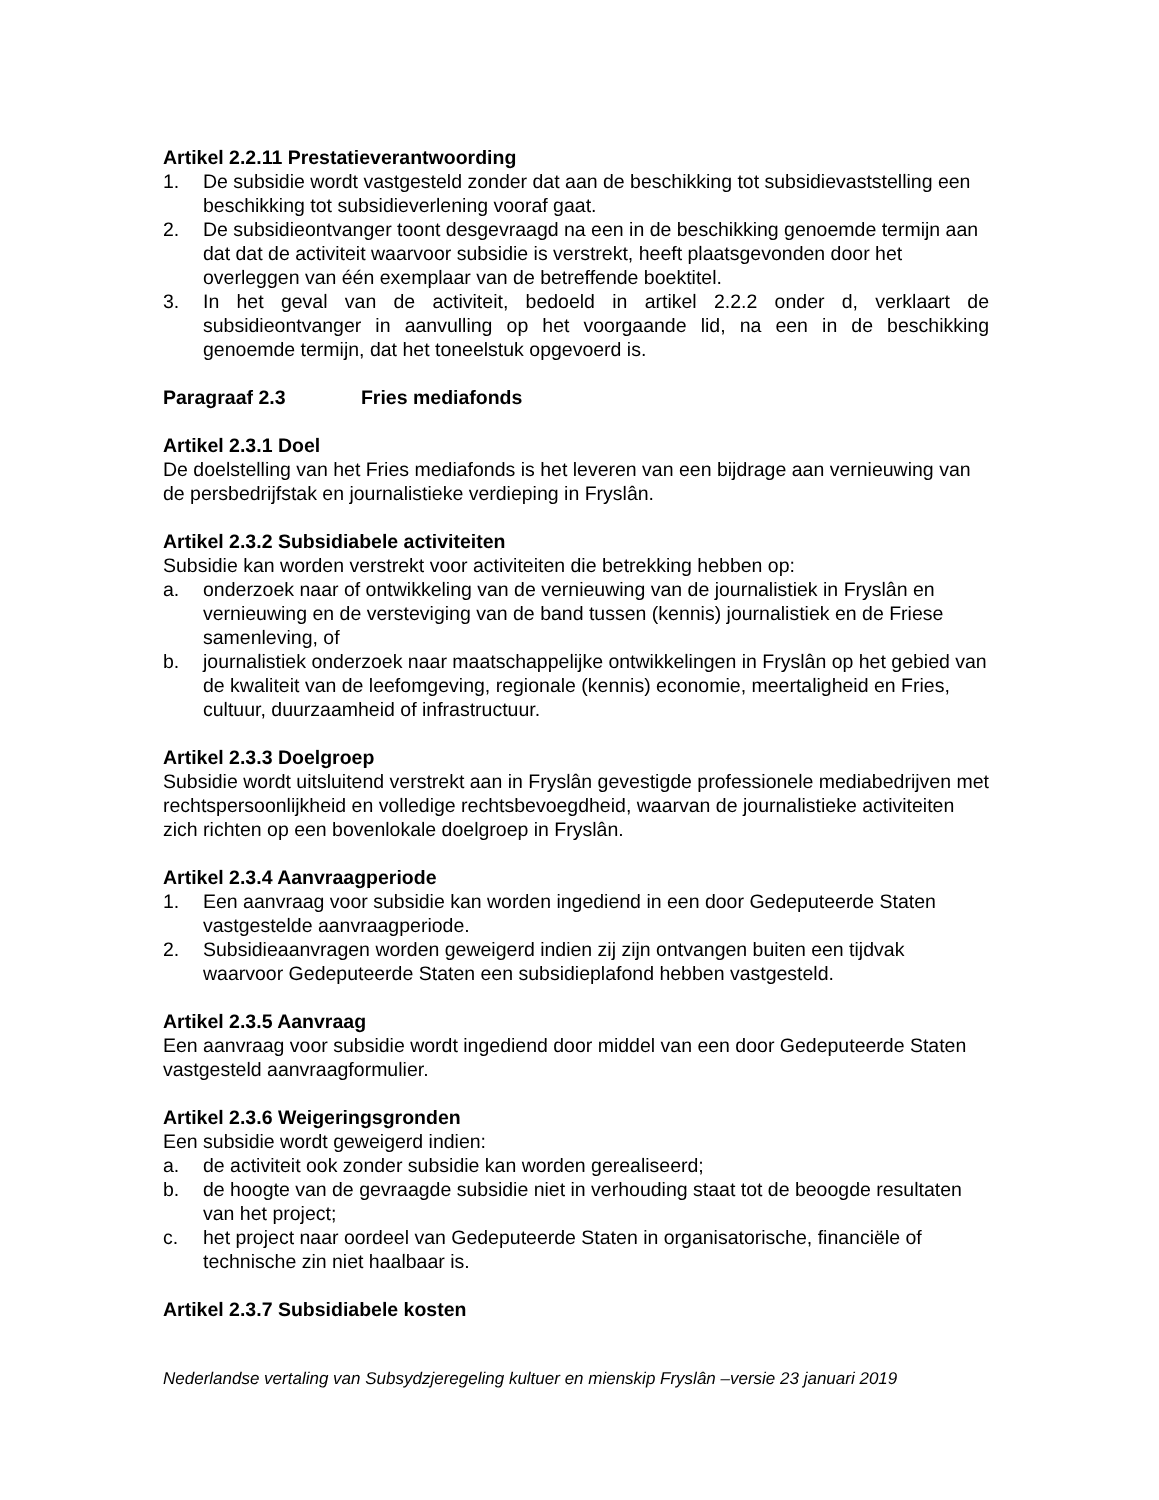Artikel 2.2.11 Prestatieverantwoording
1. De subsidie wordt vastgesteld zonder dat aan de beschikking tot subsidievaststelling een beschikking tot subsidieverlening vooraf gaat.
2. De subsidieontvanger toont desgevraagd na een in de beschikking genoemde termijn aan dat dat de activiteit waarvoor subsidie is verstrekt, heeft plaatsgevonden door het overleggen van één exemplaar van de betreffende boektitel.
3. In het geval van de activiteit, bedoeld in artikel 2.2.2 onder d, verklaart de subsidieontvanger in aanvulling op het voorgaande lid, na een in de beschikking genoemde termijn, dat het toneelstuk opgevoerd is.
Paragraaf 2.3 Fries mediafonds
Artikel 2.3.1 Doel
De doelstelling van het Fries mediafonds is het leveren van een bijdrage aan vernieuwing van de persbedrijfstak en journalistieke verdieping in Fryslân.
Artikel 2.3.2 Subsidiabele activiteiten
Subsidie kan worden verstrekt voor activiteiten die betrekking hebben op:
a. onderzoek naar of ontwikkeling van de vernieuwing van de journalistiek in Fryslân en vernieuwing en de versteviging van de band tussen (kennis) journalistiek en de Friese samenleving, of
b. journalistiek onderzoek naar maatschappelijke ontwikkelingen in Fryslân op het gebied van de kwaliteit van de leefomgeving, regionale (kennis) economie, meertaligheid en Fries, cultuur, duurzaamheid of infrastructuur.
Artikel 2.3.3 Doelgroep
Subsidie wordt uitsluitend verstrekt aan in Fryslân gevestigde professionele mediabedrijven met rechtspersoonlijkheid en volledige rechtsbevoegdheid, waarvan de journalistieke activiteiten zich richten op een bovenlokale doelgroep in Fryslân.
Artikel 2.3.4 Aanvraagperiode
1. Een aanvraag voor subsidie kan worden ingediend in een door Gedeputeerde Staten vastgestelde aanvraagperiode.
2. Subsidieaanvragen worden geweigerd indien zij zijn ontvangen buiten een tijdvak waarvoor Gedeputeerde Staten een subsidieplafond hebben vastgesteld.
Artikel 2.3.5 Aanvraag
Een aanvraag voor subsidie wordt ingediend door middel van een door Gedeputeerde Staten vastgesteld aanvraagformulier.
Artikel 2.3.6 Weigeringsgronden
Een subsidie wordt geweigerd indien:
a. de activiteit ook zonder subsidie kan worden gerealiseerd;
b. de hoogte van de gevraagde subsidie niet in verhouding staat tot de beoogde resultaten van het project;
c. het project naar oordeel van Gedeputeerde Staten in organisatorische, financiële of technische zin niet haalbaar is.
Artikel 2.3.7 Subsidiabele kosten
Nederlandse vertaling van Subsydzjeregeling kultuer en mienskip Fryslân –versie 23 januari 2019